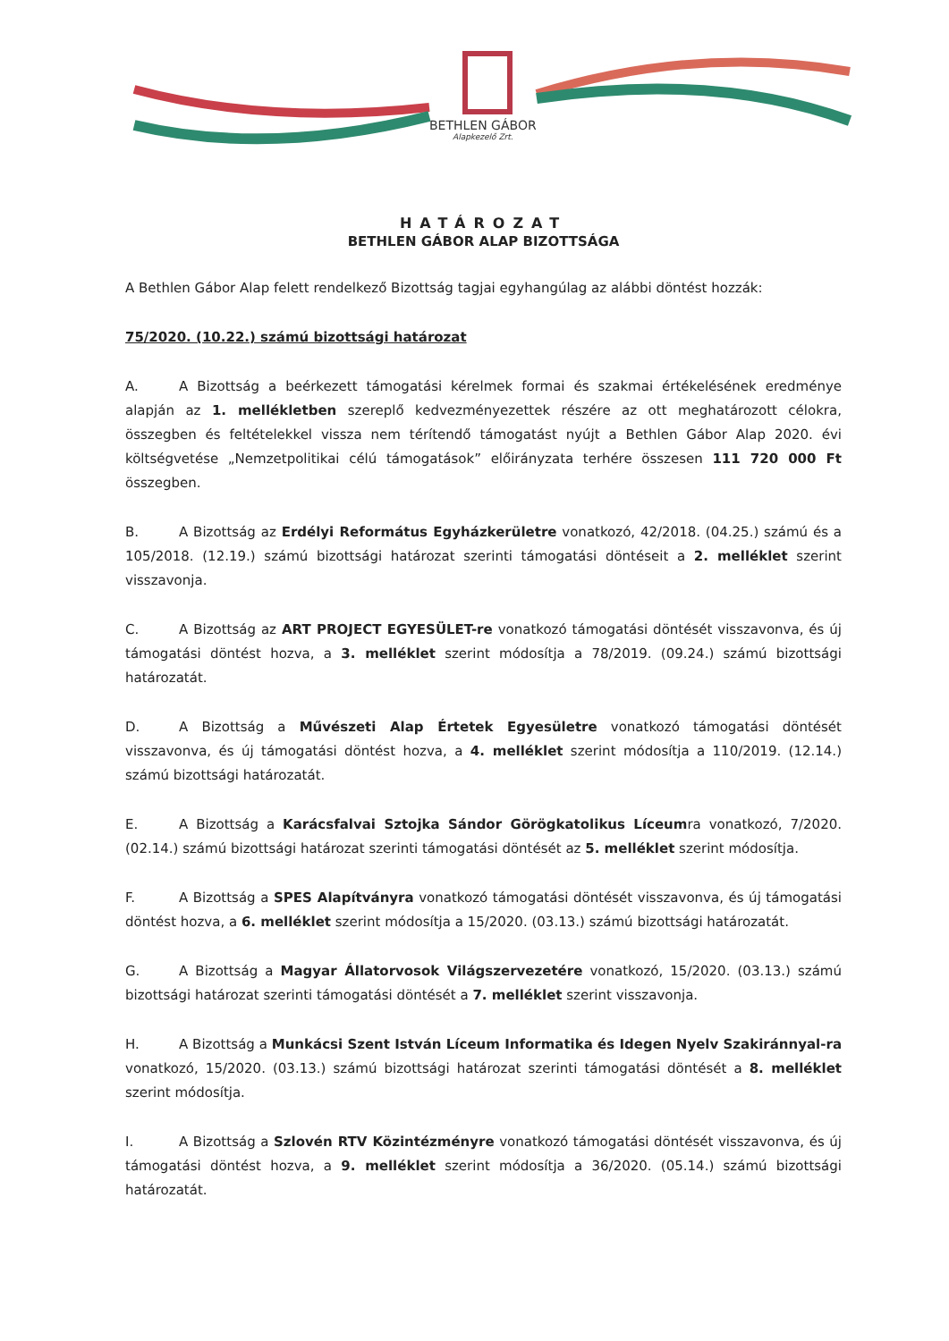BETHLEN GÁBOR
Alapkezelő Zrt.
HATÁROZAT
BETHLEN GÁBOR ALAP BIZOTTSÁGA
A Bethlen Gábor Alap felett rendelkező Bizottság tagjai egyhangúlag az alábbi döntést hozzák:
75/2020. (10.22.) számú bizottsági határozat
A. A Bizottság a beérkezett támogatási kérelmek formai és szakmai értékelésének eredménye alapján az 1. mellékletben szereplő kedvezményezettek részére az ott meghatározott célokra, összegben és feltételekkel vissza nem térítendő támogatást nyújt a Bethlen Gábor Alap 2020. évi költségvetése „Nemzetpolitikai célú támogatások” előirányzata terhére összesen 111 720 000 Ft összegben.
B. A Bizottság az Erdélyi Református Egyházkerületre vonatkozó, 42/2018. (04.25.) számú és a 105/2018. (12.19.) számú bizottsági határozat szerinti támogatási döntéseit a 2. melléklet szerint visszavonja.
C. A Bizottság az ART PROJECT EGYESÜLET-re vonatkozó támogatási döntését visszavonva, és új támogatási döntést hozva, a 3. melléklet szerint módosítja a 78/2019. (09.24.) számú bizottsági határozatát.
D. A Bizottság a Művészeti Alap Értetek Egyesületre vonatkozó támogatási döntését visszavonva, és új támogatási döntést hozva, a 4. melléklet szerint módosítja a 110/2019. (12.14.) számú bizottsági határozatát.
E. A Bizottság a Karácsfalvai Sztojka Sándor Görögkatolikus Líceumra vonatkozó, 7/2020. (02.14.) számú bizottsági határozat szerinti támogatási döntését az 5. melléklet szerint módosítja.
F. A Bizottság a SPES Alapítványra vonatkozó támogatási döntését visszavonva, és új támogatási döntést hozva, a 6. melléklet szerint módosítja a 15/2020. (03.13.) számú bizottsági határozatát.
G. A Bizottság a Magyar Állatorvosok Világszervezetére vonatkozó, 15/2020. (03.13.) számú bizottsági határozat szerinti támogatási döntését a 7. melléklet szerint visszavonja.
H. A Bizottság a Munkácsi Szent István Líceum Informatika és Idegen Nyelv Szakiránnyal-ra vonatkozó, 15/2020. (03.13.) számú bizottsági határozat szerinti támogatási döntését a 8. melléklet szerint módosítja.
I. A Bizottság a Szlovén RTV Közintézményre vonatkozó támogatási döntését visszavonva, és új támogatási döntést hozva, a 9. melléklet szerint módosítja a 36/2020. (05.14.) számú bizottsági határozatát.